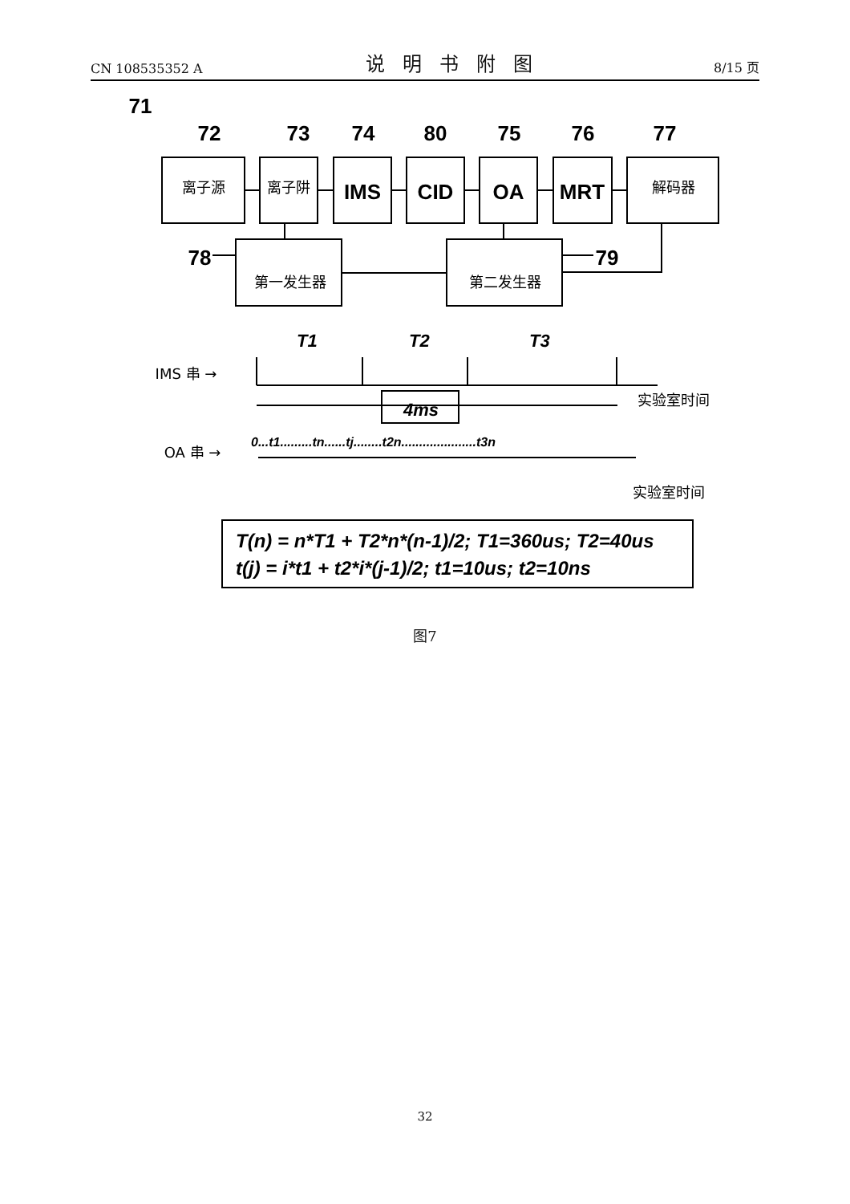CN 108535352 A 说明书附图 8/15 页
IMS
CID
OA
MRT
71
72
73
74
80
75
76
77
78
79
离子源
离子阱
解码器
第一发生器
第二发生器
IMS 串 →
实验室时间
OA 串 →
实验室时间
T1
T2
T3
4ms
0...t1.........tn......tj........t2n.....................t3n
T(n) = n*T1 + T2*n*(n-1)/2; T1=360us; T2=40us
t(j) = i*t1 + t2*i*(j-1)/2; t1=10us; t2=10ns
图7
32